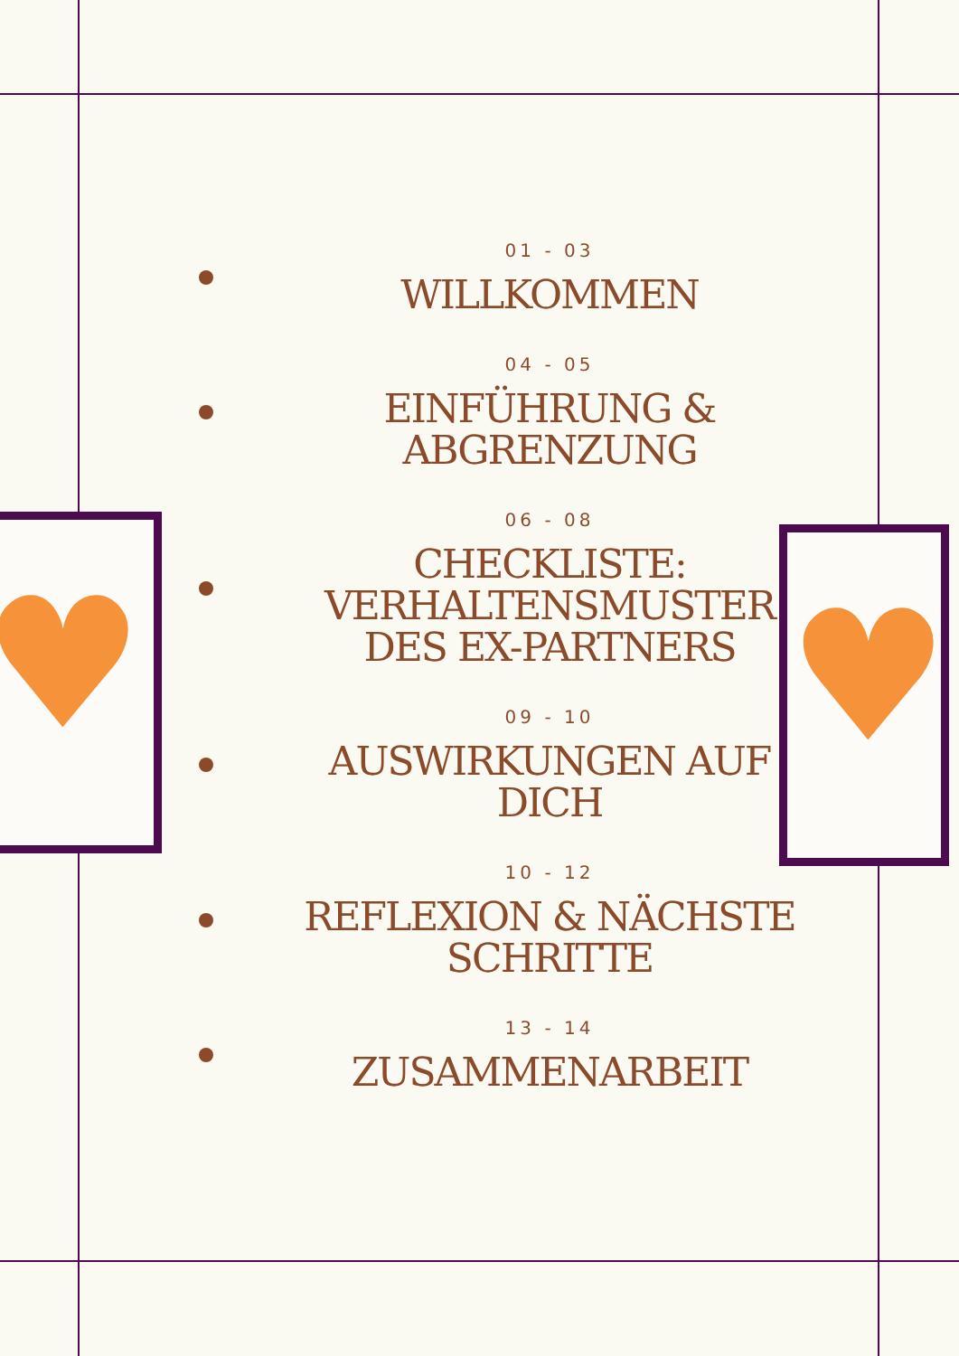♥
♥
01 - 03
WILLKOMMEN
04 - 05
EINFÜHRUNG &
ABGRENZUNG
06 - 08
CHECKLISTE:
VERHALTENSMUSTER
DES EX-PARTNERS
09 - 10
AUSWIRKUNGEN AUF
DICH
10 - 12
REFLEXION & NÄCHSTE
SCHRITTE
13 - 14
ZUSAMMENARBEIT